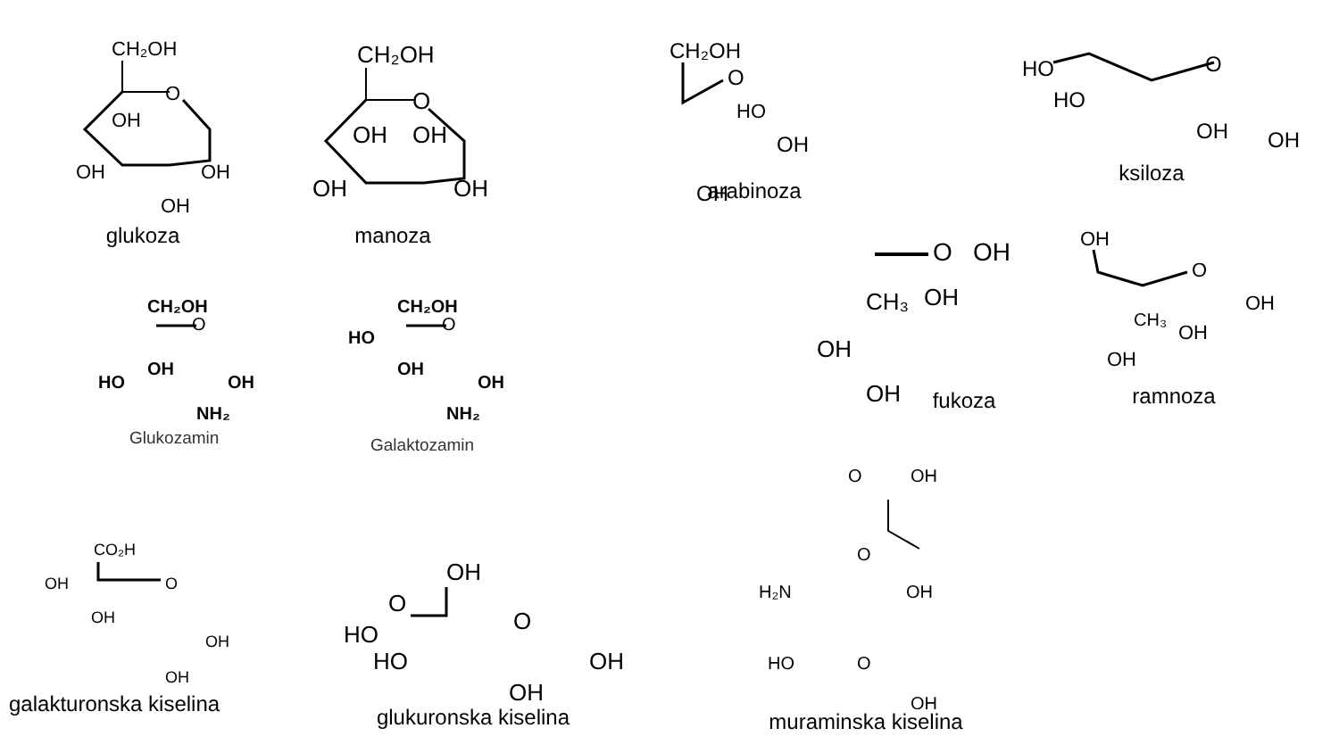CH₂OH
O
OH
OH
OH
OH
glukoza
CH₂OH
O
OH
OH
OH
OH
manoza
CH₂OH
O
HO
OH
OH
arabinoza
HO
O
HO
OH
OH
ksiloza
O
OH
CH₃
OH
OH
OH
fukoza
OH
O
OH
CH₃
OH
OH
ramnoza
CH₂OH
O
OH
HO
OH
NH₂
Glukozamin
CH₂OH
O
HO
OH
OH
NH₂
Galaktozamin
CO₂H
OH
O
OH
OH
OH
galakturonska kiselina
OH
O
O
HO
HO
OH
OH
glukuronska kiselina
O
OH
O
H₂N
OH
HO
O
OH
muraminska kiselina